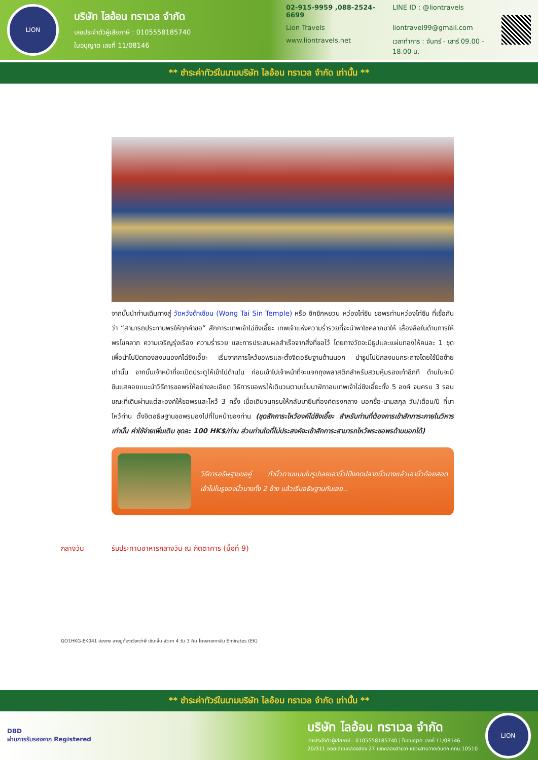LION
บริษัท ไลอ้อน ทราเวล จำกัด
เลขประจำตัวผู้เสียภาษี : 0105558185740
ใบอนุญาต เลขที่ 11/08146
02-915-9959 ,088-2524-6699 LINE ID : @liontravels Lion Travels liontravel99@gmail.com www.liontravels.net เวลาทำการ : จันทร์ - เสาร์ 09.00 - 18.00 น.
** ชำระค่าทัวร์ในนามบริษัท ไลอ้อน ทราเวล จำกัด เท่านั้น **
จากนั้นนำท่านเดินทางสู่ วัดหวังต้าเซียน (Wong Tai Sin Temple) หรือ ซิกซิกหยวน หว่องไท่ซิน ขอพรท่านหว่องไท่ซิน ที่เชื่อกันว่า “สามารถประทานพรให้ทุกคำขอ” สักการะเทพเจ้าไฉ่ซิงเอี๊ยะ เทพเจ้าแห่งความร่ำรวยที่จะนำพาโชคลาภมาให้ เลื่องลือในด้านการให้พรโชคลาภ ความเจริญรุ่งเรือง ความร่ำรวย และการประสบผลสำเร็จจากสิ่งที่ขอไว้ โดยทางวัดจะมีธูปและแผ่นทองให้คนละ 1 ชุด เพื่อนำไปปิดทองลงบนองค์ไฉ่ซิงเอี๊ยะ เริ่มจากการไหว้ขอพรและตั้งจิตอธิษฐานด้านนอก นำธูปไปปักลงบนกระถางโดยใช้มือซ้ายเท่านั้น จากนั้นเจ้าหน้าที่จะเปิดประตูให้เข้าไปด้านใน ก่อนเข้าไปเจ้าหน้าที่จะแจกถุงพลาสติกสำหรับสวมหุ้มรองเท้าอีกที ด้านในจะมีซินแสคอยแนะนำวิธีการขอพรให้อย่างละเอียด วิธีการขอพรให้เดินวนตามเข็มนาฬิกาอบเทพเจ้าไฉ่ซิงเอี๊ยะทั้ง 5 องค์ จนครบ 3 รอบ ขณะที่เดินผ่านแต่ละองค์ให้ขอพรและไหว้ 3 ครั้ง เมื่อเดินจนครบให้กลับมายืนที่องค์ตรงกลาง บอกชื่อ-นามสกุล วัน/เดือน/ปี ที่มาไหว้ท่าน ตั้งจิตอธิษฐานขอพรมองไปที่ใบหน้าของท่าน (ชุดสักการะไหว้องค์ไฉ่ซิงเอี๊ยะ สำหรับท่านที่ต้องการเข้าสักการะภายในวิหารเท่านั้น ค่าใช้จ่ายเพิ่มเติม ชุดละ 100 HK$/ท่าน ส่วนท่านใดที่ไม่ประสงค์จะเข้าสักการะสามารถไหว้พระขอพรด้านนอกได้)
วิธีการอธิษฐานขอคู่ ทำนิ้วตามแบบในรูปเลยเอานิ้วโป้งกดปลายนิ้วนางแล้วเอานิ้วก้อยสอดเข้าไปในรูของนิ้วนางทั้ง 2 ข้าง แล้วเริ่มอธิษฐานกันเลย..
กลางวัน รับประทานอาหารกลางวัน ณ ภัตตาคาร (มื้อที่ 9)
GO1HKG-EK041 ฮ่องกง สายมูต้องเรียกว่าพี่ เซินเจิ้น จัวเถา 4 วัน 3 คืน โดยสายการบิน Emirates (EK)
** ชำระค่าทัวร์ในนามบริษัท ไลอ้อน ทราเวล จำกัด เท่านั้น **
DBD
ผ่านการรับรองจาก Registered
บริษัท ไลอ้อน ทราเวล จำกัด
เลขประจำตัวผู้เสียภาษี : 0105558185740 | ใบอนุญาต เลขที่ 11/08146
20/311 ซอยเลียบคลองสอง 27 เขตคลองสามวา แขวงสามวาตะวันตก กทม.10510
LION